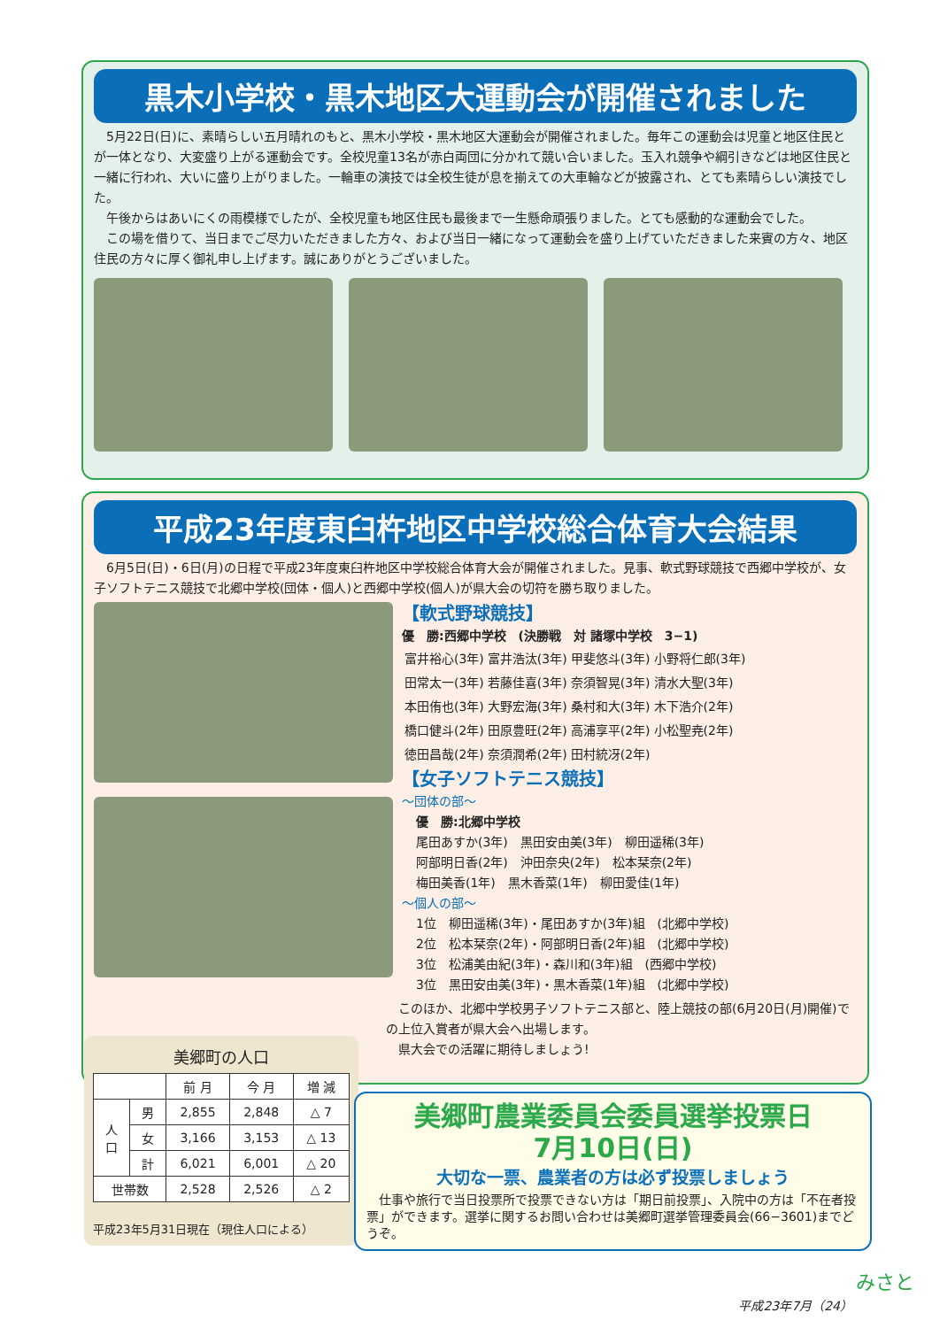黒木小学校・黒木地区大運動会が開催されました
　5月22日(日)に、素晴らしい五月晴れのもと、黒木小学校・黒木地区大運動会が開催されました。毎年この運動会は児童と地区住民とが一体となり、大変盛り上がる運動会です。全校児童13名が赤白両団に分かれて競い合いました。玉入れ競争や綱引きなどは地区住民と一緒に行われ、大いに盛り上がりました。一輪車の演技では全校生徒が息を揃えての大車輪などが披露され、とても素晴らしい演技でした。
　午後からはあいにくの雨模様でしたが、全校児童も地区住民も最後まで一生懸命頑張りました。とても感動的な運動会でした。
　この場を借りて、当日までご尽力いただきました方々、および当日一緒になって運動会を盛り上げていただきました来賓の方々、地区住民の方々に厚く御礼申し上げます。誠にありがとうございました。
平成23年度東臼杵地区中学校総合体育大会結果
　6月5日(日)・6日(月)の日程で平成23年度東臼杵地区中学校総合体育大会が開催されました。見事、軟式野球競技で西郷中学校が、女子ソフトテニス競技で北郷中学校(団体・個人)と西郷中学校(個人)が県大会の切符を勝ち取りました。
【軟式野球競技】
優　勝:西郷中学校　(決勝戦　対 諸塚中学校　3−1)
| 富井裕心(3年) | 富井浩汰(3年) | 甲斐悠斗(3年) | 小野将仁郎(3年) |
| 田常太一(3年) | 若藤佳喜(3年) | 奈須智晃(3年) | 清水大聖(3年) |
| 本田侑也(3年) | 大野宏海(3年) | 桑村和大(3年) | 木下浩介(2年) |
| 橋口健斗(2年) | 田原豊旺(2年) | 高浦享平(2年) | 小松聖尭(2年) |
| 徳田昌哉(2年) | 奈須潤希(2年) | 田村統冴(2年) | |
【女子ソフトテニス競技】
～団体の部～
優　勝:北郷中学校
尾田あすか(3年)　黒田安由美(3年)　柳田遥稀(3年)
阿部明日香(2年)　沖田奈央(2年)　松本栞奈(2年)
梅田美香(1年)　黒木香菜(1年)　柳田愛佳(1年)
～個人の部～
1位　柳田遥稀(3年)・尾田あすか(3年)組　(北郷中学校)
2位　松本栞奈(2年)・阿部明日香(2年)組　(北郷中学校)
3位　松浦美由紀(3年)・森川和(3年)組　(西郷中学校)
3位　黒田安由美(3年)・黒木香菜(1年)組　(北郷中学校)
　このほか、北郷中学校男子ソフトテニス部と、陸上競技の部(6月20日(月)開催)での上位入賞者が県大会へ出場します。
　県大会での活躍に期待しましょう!
美郷町の人口
| | | 前 月 | 今 月 | 増 減 |
| --- | --- | --- | --- | --- |
| 人 口 | 男 | 2,855 | 2,848 | △ 7 |
| | 女 | 3,166 | 3,153 | △ 13 |
| | 計 | 6,021 | 6,001 | △ 20 |
| 世帯数 | | 2,528 | 2,526 | △ 2 |
平成23年5月31日現在（現住人口による）
美郷町農業委員会委員選挙投票日
7月10日(日)
大切な一票、農業者の方は必ず投票しましょう
　仕事や旅行で当日投票所で投票できない方は「期日前投票」、入院中の方は「不在者投票」ができます。選挙に関するお問い合わせは美郷町選挙管理委員会(66−3601)までどうぞ。
平成23年7月（24）
みさと